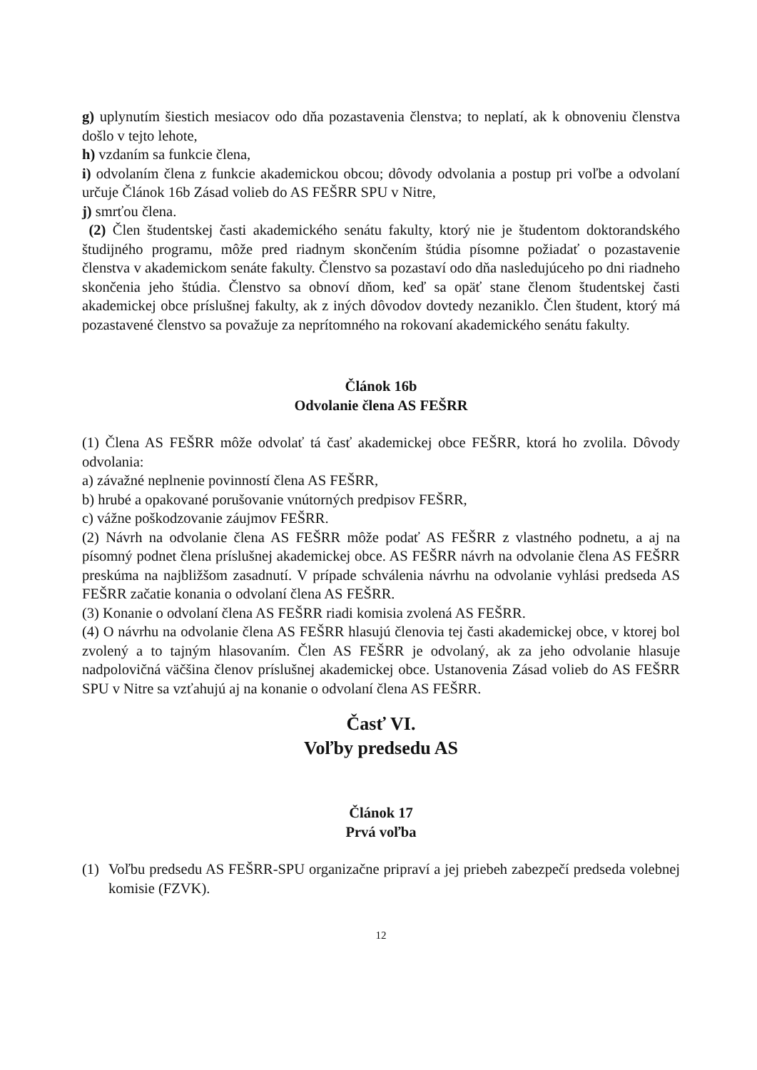g) uplynutím šiestich mesiacov odo dňa pozastavenia členstva; to neplatí, ak k obnoveniu členstva došlo v tejto lehote,
h) vzdaním sa funkcie člena,
i) odvolaním člena z funkcie akademickou obcou; dôvody odvolania a postup pri voľbe a odvolaní určuje Článok 16b Zásad volieb do AS FEŠRR SPU v Nitre,
j) smrťou člena.
(2) Člen študentskej časti akademického senátu fakulty, ktorý nie je študentom doktorandského študijného programu, môže pred riadnym skončením štúdia písomne požiadať o pozastavenie členstva v akademickom senáte fakulty. Členstvo sa pozastaví odo dňa nasledujúceho po dni riadneho skončenia jeho štúdia. Členstvo sa obnoví dňom, keď sa opäť stane členom študentskej časti akademickej obce príslušnej fakulty, ak z iných dôvodov dovtedy nezaniklo. Člen študent, ktorý má pozastavené členstvo sa považuje za neprítomného na rokovaní akademického senátu fakulty.
Článok 16b
Odvolanie člena AS FEŠRR
(1) Člena AS FEŠRR môže odvolať tá časť akademickej obce FEŠRR, ktorá ho zvolila. Dôvody odvolania:
a) závažné neplnenie povinností člena AS FEŠRR,
b) hrubé a opakované porušovanie vnútorných predpisov FEŠRR,
c) vážne poškodzovanie záujmov FEŠRR.
(2) Návrh na odvolanie člena AS FEŠRR môže podať AS FEŠRR z vlastného podnetu, a aj na písomný podnet člena príslušnej akademickej obce. AS FEŠRR návrh na odvolanie člena AS FEŠRR preskúma na najbližšom zasadnutí. V prípade schválenia návrhu na odvolanie vyhlási predseda AS FEŠRR začatie konania o odvolaní člena AS FEŠRR.
(3) Konanie o odvolaní člena AS FEŠRR riadi komisia zvolená AS FEŠRR.
(4) O návrhu na odvolanie člena AS FEŠRR hlasujú členovia tej časti akademickej obce, v ktorej bol zvolený a to tajným hlasovaním. Člen AS FEŠRR je odvolaný, ak za jeho odvolanie hlasuje nadpolovičná väčšina členov príslušnej akademickej obce. Ustanovenia Zásad volieb do AS FEŠRR SPU v Nitre sa vzťahujú aj na konanie o odvolaní člena AS FEŠRR.
Časť VI.
Voľby predsedu AS
Článok 17
Prvá voľba
(1) Voľbu predsedu AS FEŠRR-SPU organizačne pripraví a jej priebeh zabezpečí predseda volebnej komisie (FZVK).
12